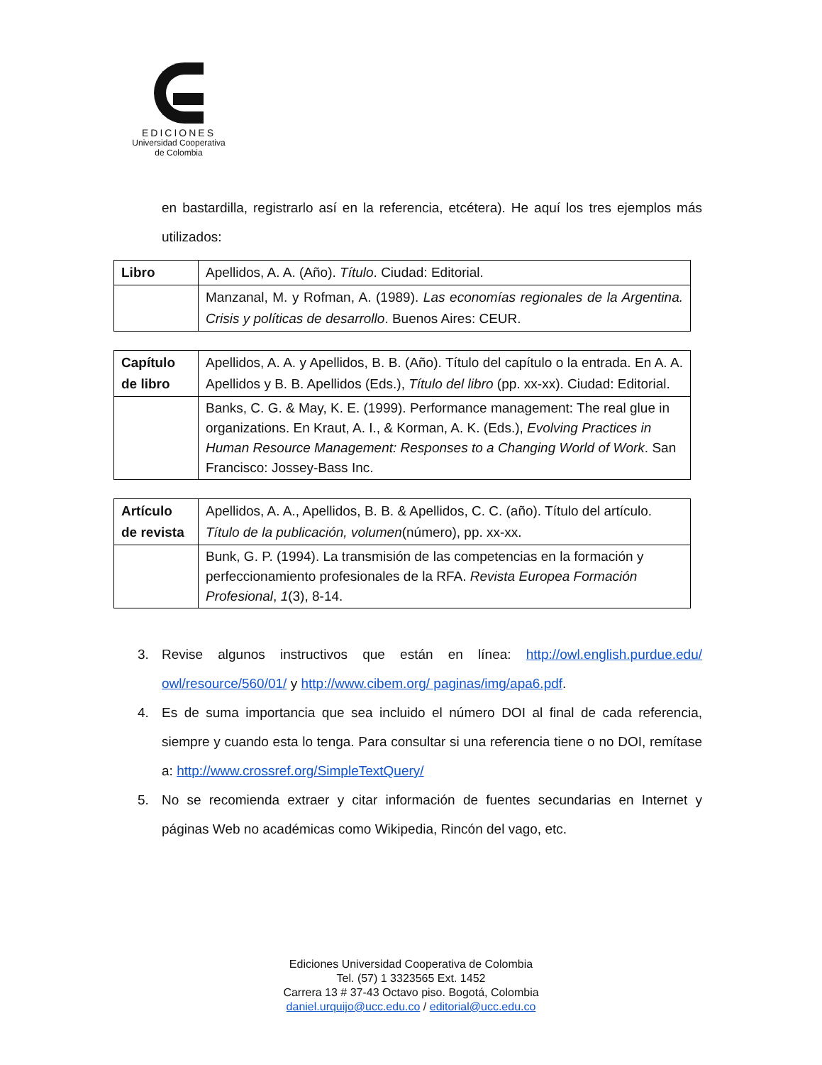EDICIONES
Universidad Cooperativa
de Colombia
en bastardilla, registrarlo así en la referencia, etcétera). He aquí los tres ejemplos más utilizados:
| Libro | Apellidos, A. A. (Año). Título . Ciudad: Editorial. |
| | Manzanal, M. y Rofman, A. (1989). Las economías regionales de la Argentina. Crisis y políticas de desarrollo . Buenos Aires: CEUR. |
| Capítulo de libro | Apellidos, A. A. y Apellidos, B. B. (Año). Título del capítulo o la entrada. En A. A. Apellidos y B. B. Apellidos (Eds.), Título del libro (pp. xx-xx). Ciudad: Editorial. |
| | Banks, C. G. & May, K. E. (1999). Performance management: The real glue in organizations. En Kraut, A. I., & Korman, A. K. (Eds.), Evolving Practices in Human Resource Management: Responses to a Changing World of Work . San Francisco: Jossey-Bass Inc. |
| Artículo de revista | Apellidos, A. A., Apellidos, B. B. & Apellidos, C. C. (año). Título del artículo. Título de la publicación, volumen (número), pp. xx-xx. |
| | Bunk, G. P. (1994). La transmisión de las competencias en la formación y perfeccionamiento profesionales de la RFA. Revista Europea Formación Profesional , 1 (3), 8-14. |
3. Revise algunos instructivos que están en línea: http://owl.english.purdue.edu/ owl/resource/560/01/ y http://www.cibem.org/ paginas/img/apa6.pdf.
4. Es de suma importancia que sea incluido el número DOI al final de cada referencia, siempre y cuando esta lo tenga. Para consultar si una referencia tiene o no DOI, remítase a: http://www.crossref.org/SimpleTextQuery/
5. No se recomienda extraer y citar información de fuentes secundarias en Internet y páginas Web no académicas como Wikipedia, Rincón del vago, etc.
Ediciones Universidad Cooperativa de Colombia
Tel. (57) 1 3323565 Ext. 1452
Carrera 13 # 37-43 Octavo piso. Bogotá, Colombia
daniel.urquijo@ucc.edu.co / editorial@ucc.edu.co